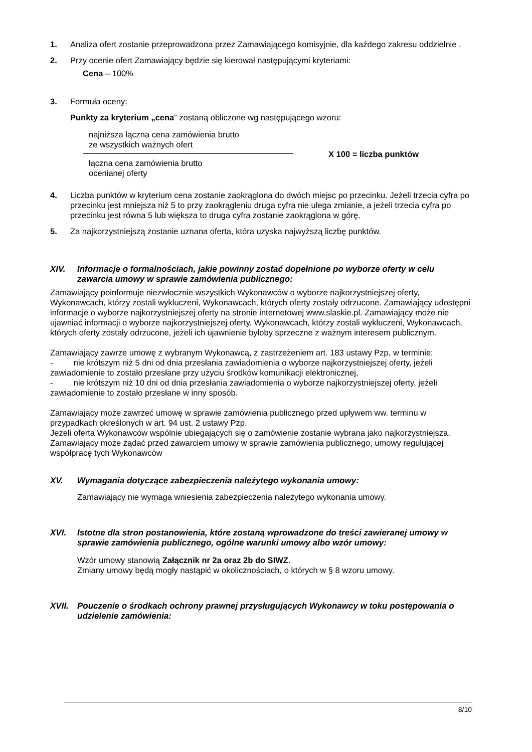1. Analiza ofert zostanie przeprowadzona przez Zamawiającego komisyjnie, dla każdego zakresu oddzielnie .
2. Przy ocenie ofert Zamawiający będzie się kierował następującymi kryteriami:
Cena – 100%
3. Formuła oceny:
Punkty za kryterium „cena” zostaną obliczone wg następującego wzoru:
najniższa łączna cena zamówienia brutto
ze wszystkich ważnych ofert
łączna cena zamówienia brutto
ocenianej oferty
X 100 = liczba punktów
4. Liczba punktów w kryterium cena zostanie zaokrąglona do dwóch miejsc po przecinku. Jeżeli trzecia cyfra po przecinku jest mniejsza niż 5 to przy zaokrągleniu druga cyfra nie ulega zmianie, a jeżeli trzecia cyfra po przecinku jest równa 5 lub większa to druga cyfra zostanie zaokrąglona w górę.
5. Za najkorzystniejszą zostanie uznana oferta, która uzyska najwyższą liczbę punktów.
XIV. Informacje o formalnościach, jakie powinny zostać dopełnione po wyborze oferty w celu zawarcia umowy w sprawie zamówienia publicznego:
Zamawiający poinformuje niezwłocznie wszystkich Wykonawców o wyborze najkorzystniejszej oferty, Wykonawcach, którzy zostali wykluczeni, Wykonawcach, których oferty zostały odrzucone. Zamawiający udostępni informacje o wyborze najkorzystniejszej oferty na stronie internetowej www.slaskie.pl. Zamawiający może nie ujawniać informacji o wyborze najkorzystniejszej oferty, Wykonawcach, którzy zostali wykluczeni, Wykonawcach, których oferty zostały odrzucone, jeżeli ich ujawnienie byłoby sprzeczne z ważnym interesem publicznym.
Zamawiający zawrze umowę z wybranym Wykonawcą, z zastrzeżeniem art. 183 ustawy Pzp, w terminie:
- nie krótszym niż 5 dni od dnia przesłania zawiadomienia o wyborze najkorzystniejszej oferty, jeżeli zawiadomienie to zostało przesłane przy użyciu środków komunikacji elektronicznej,
- nie krótszym niż 10 dni od dnia przesłania zawiadomienia o wyborze najkorzystniejszej oferty, jeżeli zawiadomienie to zostało przesłane w inny sposób.
Zamawiający może zawrzeć umowę w sprawie zamówienia publicznego przed upływem ww. terminu w przypadkach określonych w art. 94 ust. 2 ustawy Pzp.
Jeżeli oferta Wykonawców wspólnie ubiegających się o zamówienie zostanie wybrana jako najkorzystniejsza, Zamawiający może żądać przed zawarciem umowy w sprawie zamówienia publicznego, umowy regulującej współpracę tych Wykonawców
XV. Wymagania dotyczące zabezpieczenia należytego wykonania umowy:
Zamawiający nie wymaga wniesienia zabezpieczenia należytego wykonania umowy.
XVI. Istotne dla stron postanowienia, które zostaną wprowadzone do treści zawieranej umowy w sprawie zamówienia publicznego, ogólne warunki umowy albo wzór umowy:
Wzór umowy stanowią Załącznik nr 2a oraz 2b do SIWZ.
Zmiany umowy będą mogły nastąpić w okolicznościach, o których w § 8 wzoru umowy.
XVII. Pouczenie o środkach ochrony prawnej przysługujących Wykonawcy w toku postępowania o udzielenie zamówienia:
8/10